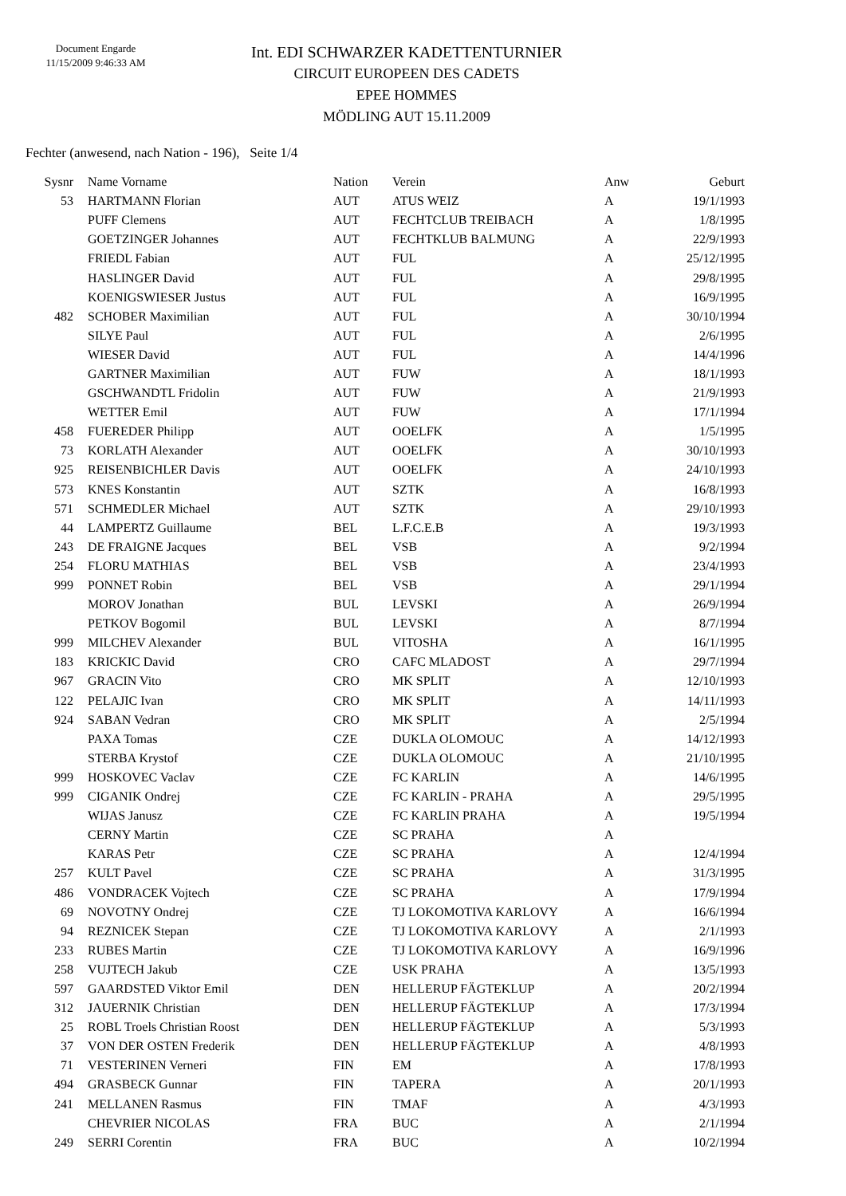Document Engarde
11/15/2009 9:46:33 AM
Int. EDI SCHWARZER KADETTENTURNIER
CIRCUIT EUROPEEN DES CADETS
EPEE HOMMES
MÖDLING AUT 15.11.2009
Fechter (anwesend, nach Nation - 196), Seite 1/4
| Sysnr | Name Vorname | Nation | Verein | Anw | Geburt |
| --- | --- | --- | --- | --- | --- |
| 53 | HARTMANN Florian | AUT | ATUS WEIZ | A | 19/1/1993 |
| | PUFF Clemens | AUT | FECHTCLUB TREIBACH | A | 1/8/1995 |
| | GOETZINGER Johannes | AUT | FECHTKLUB BALMUNG | A | 22/9/1993 |
| | FRIEDL Fabian | AUT | FUL | A | 25/12/1995 |
| | HASLINGER David | AUT | FUL | A | 29/8/1995 |
| | KOENIGSWIESER Justus | AUT | FUL | A | 16/9/1995 |
| 482 | SCHOBER Maximilian | AUT | FUL | A | 30/10/1994 |
| | SILYE Paul | AUT | FUL | A | 2/6/1995 |
| | WIESER David | AUT | FUL | A | 14/4/1996 |
| | GARTNER Maximilian | AUT | FUW | A | 18/1/1993 |
| | GSCHWANDTL Fridolin | AUT | FUW | A | 21/9/1993 |
| | WETTER Emil | AUT | FUW | A | 17/1/1994 |
| 458 | FUEREDER Philipp | AUT | OOELFK | A | 1/5/1995 |
| 73 | KORLATH Alexander | AUT | OOELFK | A | 30/10/1993 |
| 925 | REISENBICHLER Davis | AUT | OOELFK | A | 24/10/1993 |
| 573 | KNES Konstantin | AUT | SZTK | A | 16/8/1993 |
| 571 | SCHMEDLER Michael | AUT | SZTK | A | 29/10/1993 |
| 44 | LAMPERTZ Guillaume | BEL | L.F.C.E.B | A | 19/3/1993 |
| 243 | DE FRAIGNE Jacques | BEL | VSB | A | 9/2/1994 |
| 254 | FLORU MATHIAS | BEL | VSB | A | 23/4/1993 |
| 999 | PONNET Robin | BEL | VSB | A | 29/1/1994 |
| | MOROV Jonathan | BUL | LEVSKI | A | 26/9/1994 |
| | PETKOV Bogomil | BUL | LEVSKI | A | 8/7/1994 |
| 999 | MILCHEV Alexander | BUL | VITOSHA | A | 16/1/1995 |
| 183 | KRICKIC David | CRO | CAFC MLADOST | A | 29/7/1994 |
| 967 | GRACIN Vito | CRO | MK SPLIT | A | 12/10/1993 |
| 122 | PELAJIC Ivan | CRO | MK SPLIT | A | 14/11/1993 |
| 924 | SABAN Vedran | CRO | MK SPLIT | A | 2/5/1994 |
| | PAXA Tomas | CZE | DUKLA OLOMOUC | A | 14/12/1993 |
| | STERBA Krystof | CZE | DUKLA OLOMOUC | A | 21/10/1995 |
| 999 | HOSKOVEC Vaclav | CZE | FC KARLIN | A | 14/6/1995 |
| 999 | CIGANIK Ondrej | CZE | FC KARLIN - PRAHA | A | 29/5/1995 |
| | WIJAS Janusz | CZE | FC KARLIN PRAHA | A | 19/5/1994 |
| | CERNY Martin | CZE | SC PRAHA | A | |
| | KARAS Petr | CZE | SC PRAHA | A | 12/4/1994 |
| 257 | KULT Pavel | CZE | SC PRAHA | A | 31/3/1995 |
| 486 | VONDRACEK Vojtech | CZE | SC PRAHA | A | 17/9/1994 |
| 69 | NOVOTNY Ondrej | CZE | TJ LOKOMOTIVA KARLOVY | A | 16/6/1994 |
| 94 | REZNICEK Stepan | CZE | TJ LOKOMOTIVA KARLOVY | A | 2/1/1993 |
| 233 | RUBES Martin | CZE | TJ LOKOMOTIVA KARLOVY | A | 16/9/1996 |
| 258 | VUJTECH Jakub | CZE | USK PRAHA | A | 13/5/1993 |
| 597 | GAARDSTED Viktor Emil | DEN | HELLERUP FÄGTEKLUP | A | 20/2/1994 |
| 312 | JAUERNIK Christian | DEN | HELLERUP FÄGTEKLUP | A | 17/3/1994 |
| 25 | ROBL Troels Christian Roost | DEN | HELLERUP FÄGTEKLUP | A | 5/3/1993 |
| 37 | VON DER OSTEN Frederik | DEN | HELLERUP FÄGTEKLUP | A | 4/8/1993 |
| 71 | VESTERINEN Verneri | FIN | EM | A | 17/8/1993 |
| 494 | GRASBECK Gunnar | FIN | TAPERA | A | 20/1/1993 |
| 241 | MELLANEN Rasmus | FIN | TMAF | A | 4/3/1993 |
| | CHEVRIER NICOLAS | FRA | BUC | A | 2/1/1994 |
| 249 | SERRI Corentin | FRA | BUC | A | 10/2/1994 |